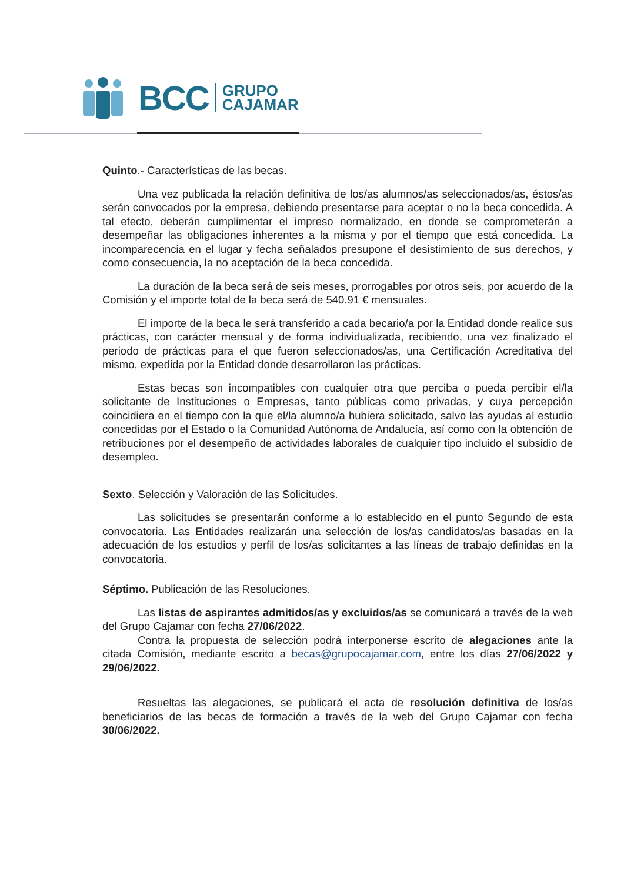BCC GRUPO
CAJAMAR
Quinto.- Características de las becas.
Una vez publicada la relación definitiva de los/as alumnos/as seleccionados/as, éstos/as serán convocados por la empresa, debiendo presentarse para aceptar o no la beca concedida. A tal efecto, deberán cumplimentar el impreso normalizado, en donde se comprometerán a desempeñar las obligaciones inherentes a la misma y por el tiempo que está concedida. La incomparecencia en el lugar y fecha señalados presupone el desistimiento de sus derechos, y como consecuencia, la no aceptación de la beca concedida.
La duración de la beca será de seis meses, prorrogables por otros seis, por acuerdo de la Comisión y el importe total de la beca será de 540.91 € mensuales.
El importe de la beca le será transferido a cada becario/a por la Entidad donde realice sus prácticas, con carácter mensual y de forma individualizada, recibiendo, una vez finalizado el periodo de prácticas para el que fueron seleccionados/as, una Certificación Acreditativa del mismo, expedida por la Entidad donde desarrollaron las prácticas.
Estas becas son incompatibles con cualquier otra que perciba o pueda percibir el/la solicitante de Instituciones o Empresas, tanto públicas como privadas, y cuya percepción coincidiera en el tiempo con la que el/la alumno/a hubiera solicitado, salvo las ayudas al estudio concedidas por el Estado o la Comunidad Autónoma de Andalucía, así como con la obtención de retribuciones por el desempeño de actividades laborales de cualquier tipo incluido el subsidio de desempleo.
Sexto. Selección y Valoración de las Solicitudes.
Las solicitudes se presentarán conforme a lo establecido en el punto Segundo de esta convocatoria. Las Entidades realizarán una selección de los/as candidatos/as basadas en la adecuación de los estudios y perfil de los/as solicitantes a las líneas de trabajo definidas en la convocatoria.
Séptimo. Publicación de las Resoluciones.
Las listas de aspirantes admitidos/as y excluidos/as se comunicará a través de la web del Grupo Cajamar con fecha 27/06/2022.
Contra la propuesta de selección podrá interponerse escrito de alegaciones ante la citada Comisión, mediante escrito a becas@grupocajamar.com, entre los días 27/06/2022 y 29/06/2022.
Resueltas las alegaciones, se publicará el acta de resolución definitiva de los/as beneficiarios de las becas de formación a través de la web del Grupo Cajamar con fecha 30/06/2022.